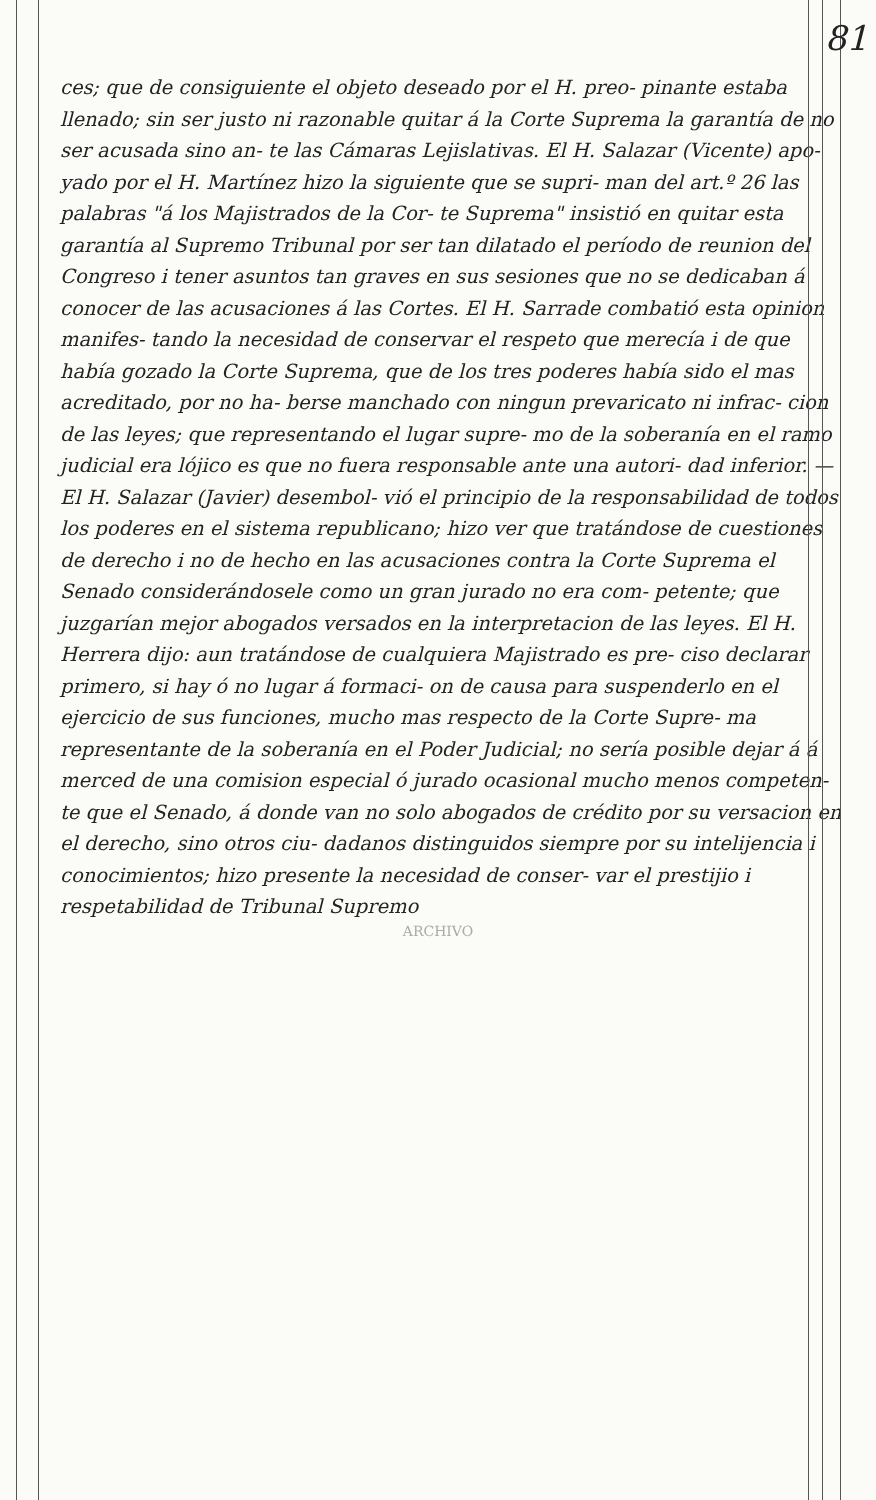81
ces; que de consiguiente el objeto deseado por el H. preo- pinante estaba llenado; sin ser justo ni razonable quitar á la Corte Suprema la garantía de no ser acusada sino an- te las Cámaras Lejislativas. El H. Salazar (Vicente) apo- yado por el H. Martínez hizo la siguiente que se supri- man del art.º 26 las palabras "á los Majistrados de la Cor- te Suprema" insistió en quitar esta garantía al Supremo Tribunal por ser tan dilatado el período de reunion del Congreso i tener asuntos tan graves en sus sesiones que no se dedicaban á conocer de las acusaciones á las Cortes. El H. Sarrade combatió esta opinion manifes- tando la necesidad de conservar el respeto que merecía i de que había gozado la Corte Suprema, que de los tres poderes había sido el mas acreditado, por no ha- berse manchado con ningun prevaricato ni infrac- cion de las leyes; que representando el lugar supre- mo de la soberanía en el ramo judicial era lójico es que no fuera responsable ante una autori- dad inferior. — El H. Salazar (Javier) desembol- vió el principio de la responsabilidad de todos los poderes en el sistema republicano; hizo ver que tratándose de cuestiones de derecho i no de hecho en las acusaciones contra la Corte Suprema el Senado considerándosele como un gran jurado no era com- petente; que juzgarían mejor abogados versados en la interpretacion de las leyes. El H. Herrera dijo: aun tratándose de cualquiera Majistrado es pre- ciso declarar primero, si hay ó no lugar á formaci- on de causa para suspenderlo en el ejercicio de sus funciones, mucho mas respecto de la Corte Supre- ma representante de la soberanía en el Poder Judicial; no sería posible dejar á á merced de una comision especial ó jurado ocasional mucho menos competen- te que el Senado, á donde van no solo abogados de crédito por su versacion en el derecho, sino otros ciu- dadanos distinguidos siempre por su intelijencia i conocimientos; hizo presente la necesidad de conser- var el prestijio i respetabilidad de Tribunal Supremo
ARCHIVO